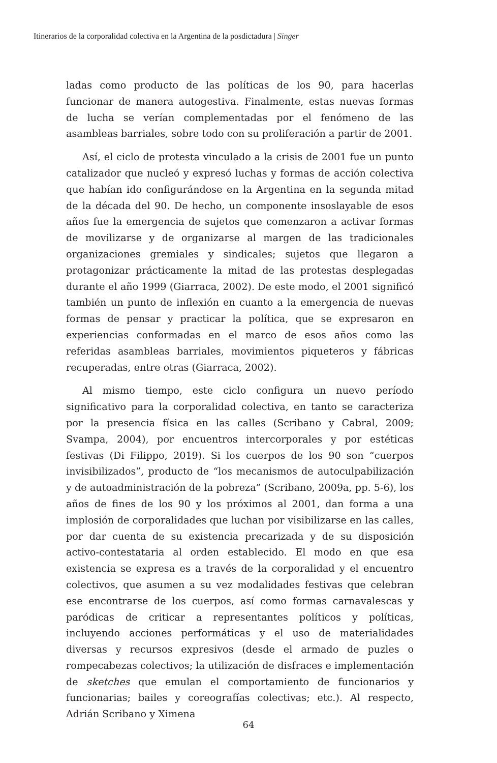Itinerarios de la corporalidad colectiva en la Argentina de la posdictadura | Singer
ladas como producto de las políticas de los 90, para hacerlas funcionar de manera autogestiva. Finalmente, estas nuevas formas de lucha se verían complementadas por el fenómeno de las asambleas barriales, sobre todo con su proliferación a partir de 2001.
Así, el ciclo de protesta vinculado a la crisis de 2001 fue un punto catalizador que nucleó y expresó luchas y formas de acción colectiva que habían ido configurándose en la Argentina en la segunda mitad de la década del 90. De hecho, un componente insoslayable de esos años fue la emergencia de sujetos que comenzaron a activar formas de movilizarse y de organizarse al margen de las tradicionales organizaciones gremiales y sindicales; sujetos que llegaron a protagonizar prácticamente la mitad de las protestas desplegadas durante el año 1999 (Giarraca, 2002). De este modo, el 2001 significó también un punto de inflexión en cuanto a la emergencia de nuevas formas de pensar y practicar la política, que se expresaron en experiencias conformadas en el marco de esos años como las referidas asambleas barriales, movimientos piqueteros y fábricas recuperadas, entre otras (Giarraca, 2002).
Al mismo tiempo, este ciclo configura un nuevo período significativo para la corporalidad colectiva, en tanto se caracteriza por la presencia física en las calles (Scribano y Cabral, 2009; Svampa, 2004), por encuentros intercorporales y por estéticas festivas (Di Filippo, 2019). Si los cuerpos de los 90 son “cuerpos invisibilizados”, producto de “los mecanismos de autoculpabilización y de autoadministración de la pobreza” (Scribano, 2009a, pp. 5-6), los años de fines de los 90 y los próximos al 2001, dan forma a una implosión de corporalidades que luchan por visibilizarse en las calles, por dar cuenta de su existencia precarizada y de su disposición activo-contestataria al orden establecido. El modo en que esa existencia se expresa es a través de la corporalidad y el encuentro colectivos, que asumen a su vez modalidades festivas que celebran ese encontrarse de los cuerpos, así como formas carnavalescas y paródicas de criticar a representantes políticos y políticas, incluyendo acciones performáticas y el uso de materialidades diversas y recursos expresivos (desde el armado de puzles o rompecabezas colectivos; la utilización de disfraces e implementación de sketches que emulan el comportamiento de funcionarios y funcionarias; bailes y coreografías colectivas; etc.). Al respecto, Adrián Scribano y Ximena
64